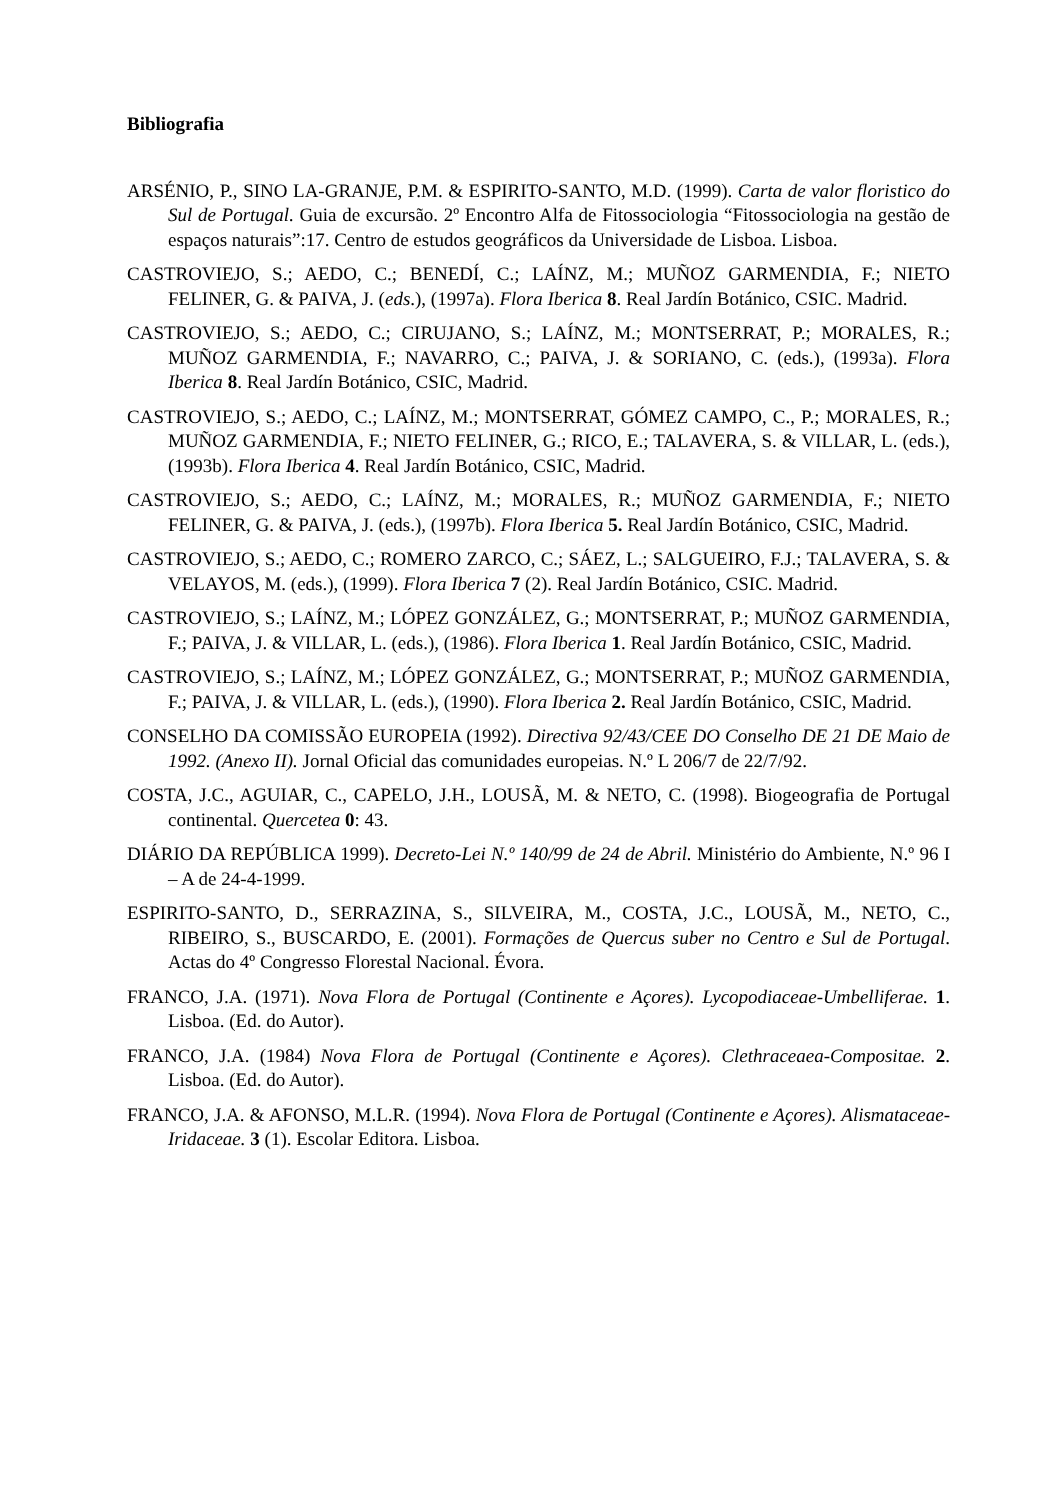Bibliografia
ARSÉNIO, P., SINO LA-GRANJE, P.M. & ESPIRITO-SANTO, M.D. (1999). Carta de valor floristico do Sul de Portugal. Guia de excursão. 2º Encontro Alfa de Fitossociologia “Fitossociologia na gestão de espaços naturais”:17. Centro de estudos geográficos da Universidade de Lisboa. Lisboa.
CASTROVIEJO, S.; AEDO, C.; BENEDÍ, C.; LAÍNZ, M.; MUÑOZ GARMENDIA, F.; NIETO FELINER, G. & PAIVA, J. (eds.), (1997a). Flora Iberica 8. Real Jardín Botánico, CSIC. Madrid.
CASTROVIEJO, S.; AEDO, C.; CIRUJANO, S.; LAÍNZ, M.; MONTSERRAT, P.; MORALES, R.; MUÑOZ GARMENDIA, F.; NAVARRO, C.; PAIVA, J. & SORIANO, C. (eds.), (1993a). Flora Iberica 8. Real Jardín Botánico, CSIC, Madrid.
CASTROVIEJO, S.; AEDO, C.; LAÍNZ, M.; MONTSERRAT, GÓMEZ CAMPO, C., P.; MORALES, R.; MUÑOZ GARMENDIA, F.; NIETO FELINER, G.; RICO, E.; TALAVERA, S. & VILLAR, L. (eds.), (1993b). Flora Iberica 4. Real Jardín Botánico, CSIC, Madrid.
CASTROVIEJO, S.; AEDO, C.; LAÍNZ, M.; MORALES, R.; MUÑOZ GARMENDIA, F.; NIETO FELINER, G. & PAIVA, J. (eds.), (1997b). Flora Iberica 5. Real Jardín Botánico, CSIC, Madrid.
CASTROVIEJO, S.; AEDO, C.; ROMERO ZARCO, C.; SÁEZ, L.; SALGUEIRO, F.J.; TALAVERA, S. & VELAYOS, M. (eds.), (1999). Flora Iberica 7 (2). Real Jardín Botánico, CSIC. Madrid.
CASTROVIEJO, S.; LAÍNZ, M.; LÓPEZ GONZÁLEZ, G.; MONTSERRAT, P.; MUÑOZ GARMENDIA, F.; PAIVA, J. & VILLAR, L. (eds.), (1986). Flora Iberica 1. Real Jardín Botánico, CSIC, Madrid.
CASTROVIEJO, S.; LAÍNZ, M.; LÓPEZ GONZÁLEZ, G.; MONTSERRAT, P.; MUÑOZ GARMENDIA, F.; PAIVA, J. & VILLAR, L. (eds.), (1990). Flora Iberica 2. Real Jardín Botánico, CSIC, Madrid.
CONSELHO DA COMISSÃO EUROPEIA (1992). Directiva 92/43/CEE DO Conselho DE 21 DE Maio de 1992. (Anexo II). Jornal Oficial das comunidades europeias. N.º L 206/7 de 22/7/92.
COSTA, J.C., AGUIAR, C., CAPELO, J.H., LOUSÃ, M. & NETO, C. (1998). Biogeografia de Portugal continental. Quercetea 0: 43.
DIÁRIO DA REPÚBLICA 1999). Decreto-Lei N.º 140/99 de 24 de Abril. Ministério do Ambiente, N.º 96 I – A de 24-4-1999.
ESPIRITO-SANTO, D., SERRAZINA, S., SILVEIRA, M., COSTA, J.C., LOUSÃ, M., NETO, C., RIBEIRO, S., BUSCARDO, E. (2001). Formações de Quercus suber no Centro e Sul de Portugal. Actas do 4º Congresso Florestal Nacional. Évora.
FRANCO, J.A. (1971). Nova Flora de Portugal (Continente e Açores). Lycopodiaceae-Umbelliferae. 1. Lisboa. (Ed. do Autor).
FRANCO, J.A. (1984) Nova Flora de Portugal (Continente e Açores). Clethraceaea-Compositae. 2. Lisboa. (Ed. do Autor).
FRANCO, J.A. & AFONSO, M.L.R. (1994). Nova Flora de Portugal (Continente e Açores). Alismataceae-Iridaceae. 3 (1). Escolar Editora. Lisboa.